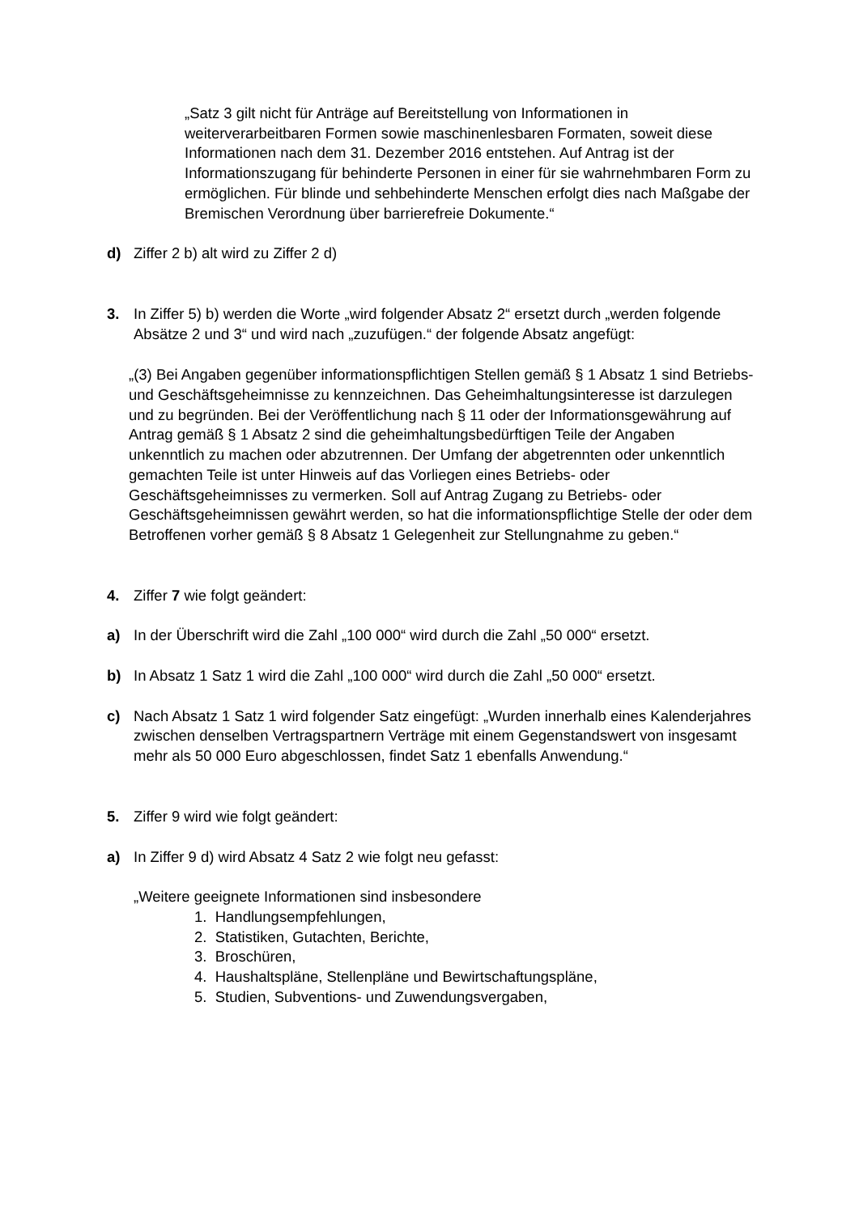„Satz 3 gilt nicht für Anträge auf Bereitstellung von Informationen in weiterverarbeitbaren Formen sowie maschinenlesbaren Formaten, soweit diese Informationen nach dem 31. Dezember 2016 entstehen. Auf Antrag ist der Informationszugang für behinderte Personen in einer für sie wahrnehmbaren Form zu ermöglichen. Für blinde und sehbehinderte Menschen erfolgt dies nach Maßgabe der Bremischen Verordnung über barrierefreie Dokumente.“
d) Ziffer 2 b) alt wird zu Ziffer 2 d)
3. In Ziffer 5) b) werden die Worte „wird folgender Absatz 2“ ersetzt durch „werden folgende Absätze 2 und 3“ und wird nach „zuzufügen.“ der folgende Absatz angefügt:
„(3) Bei Angaben gegenüber informationspflichtigen Stellen gemäß § 1 Absatz 1 sind Betriebs- und Geschäftsgeheimnisse zu kennzeichnen. Das Geheimhaltungsinteresse ist darzulegen und zu begründen. Bei der Veröffentlichung nach § 11 oder der Informationsgewährung auf Antrag gemäß § 1 Absatz 2 sind die geheimhaltungsbedürftigen Teile der Angaben unkenntlich zu machen oder abzutrennen. Der Umfang der abgetrennten oder unkenntlich gemachten Teile ist unter Hinweis auf das Vorliegen eines Betriebs- oder Geschäftsgeheimnisses zu vermerken. Soll auf Antrag Zugang zu Betriebs- oder Geschäftsgeheimnissen gewährt werden, so hat die informationspflichtige Stelle der oder dem Betroffenen vorher gemäß § 8 Absatz 1 Gelegenheit zur Stellungnahme zu geben.“
4. Ziffer 7 wie folgt geändert:
a) In der Überschrift wird die Zahl „100 000“ wird durch die Zahl „50 000“ ersetzt.
b) In Absatz 1 Satz 1 wird die Zahl „100 000“ wird durch die Zahl „50 000“ ersetzt.
c) Nach Absatz 1 Satz 1 wird folgender Satz eingefügt: „Wurden innerhalb eines Kalenderjahres zwischen denselben Vertragspartnern Verträge mit einem Gegenstandswert von insgesamt mehr als 50 000 Euro abgeschlossen, findet Satz 1 ebenfalls Anwendung.“
5. Ziffer 9 wird wie folgt geändert:
a) In Ziffer 9 d) wird Absatz 4 Satz 2 wie folgt neu gefasst:
„Weitere geeignete Informationen sind insbesondere
1. Handlungsempfehlungen,
2. Statistiken, Gutachten, Berichte,
3. Broschüren,
4. Haushaltspläne, Stellenpläne und Bewirtschaftungspläne,
5. Studien, Subventions- und Zuwendungsvergaben,